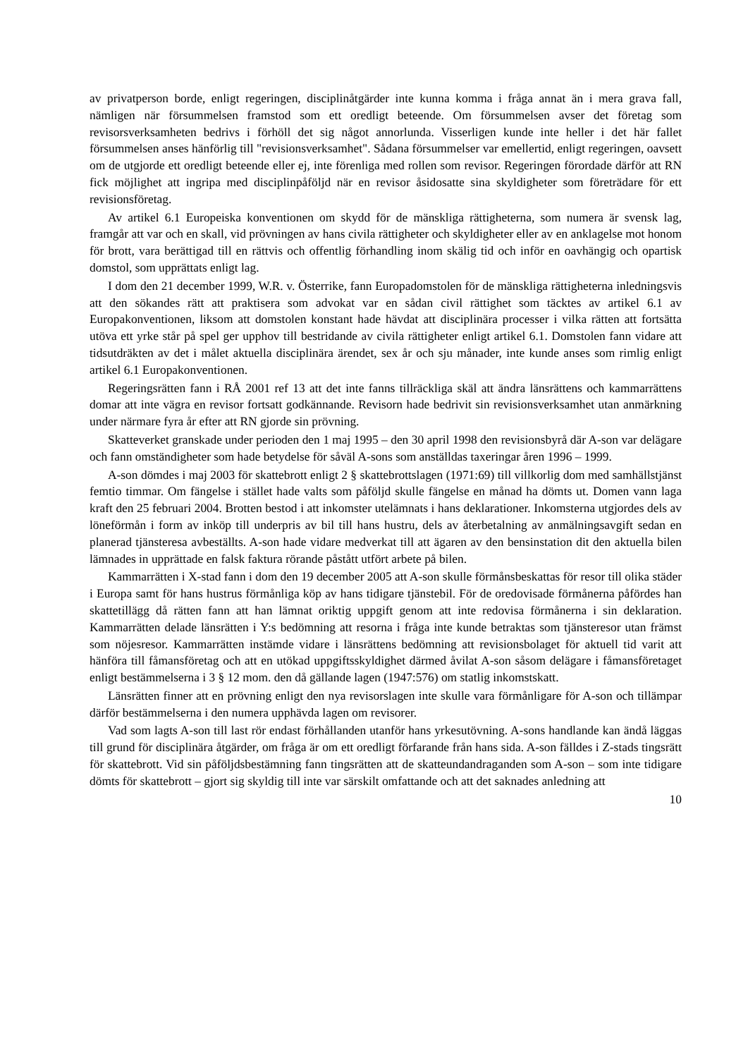av privatperson borde, enligt regeringen, disciplinåtgärder inte kunna komma i fråga annat än i mera grava fall, nämligen när försummelsen framstod som ett oredligt beteende. Om försummelsen avser det företag som revisorsverksamheten bedrivs i förhöll det sig något annorlunda. Visserligen kunde inte heller i det här fallet försummelsen anses hänförlig till "revisionsverksamhet". Sådana försummelser var emellertid, enligt regeringen, oavsett om de utgjorde ett oredligt beteende eller ej, inte förenliga med rollen som revisor. Regeringen förordade därför att RN fick möjlighet att ingripa med disciplinpåföljd när en revisor åsidosatte sina skyldigheter som företrädare för ett revisionsföretag.
Av artikel 6.1 Europeiska konventionen om skydd för de mänskliga rättigheterna, som numera är svensk lag, framgår att var och en skall, vid prövningen av hans civila rättigheter och skyldigheter eller av en anklagelse mot honom för brott, vara berättigad till en rättvis och offentlig förhandling inom skälig tid och inför en oavhängig och opartisk domstol, som upprättats enligt lag.
I dom den 21 december 1999, W.R. v. Österrike, fann Europadomstolen för de mänskliga rättigheterna inledningsvis att den sökandes rätt att praktisera som advokat var en sådan civil rättighet som täcktes av artikel 6.1 av Europakonventionen, liksom att domstolen konstant hade hävdat att disciplinära processer i vilka rätten att fortsätta utöva ett yrke står på spel ger upphov till bestridande av civila rättigheter enligt artikel 6.1. Domstolen fann vidare att tidsutdräkten av det i målet aktuella disciplinära ärendet, sex år och sju månader, inte kunde anses som rimlig enligt artikel 6.1 Europakonventionen.
Regeringsrätten fann i RÅ 2001 ref 13 att det inte fanns tillräckliga skäl att ändra länsrättens och kammarrättens domar att inte vägra en revisor fortsatt godkännande. Revisorn hade bedrivit sin revisionsverksamhet utan anmärkning under närmare fyra år efter att RN gjorde sin prövning.
Skatteverket granskade under perioden den 1 maj 1995 – den 30 april 1998 den revisionsbyrå där A-son var delägare och fann omständigheter som hade betydelse för såväl A-sons som anställdas taxeringar åren 1996 – 1999.
A-son dömdes i maj 2003 för skattebrott enligt 2 § skattebrottslagen (1971:69) till villkorlig dom med samhällstjänst femtio timmar. Om fängelse i stället hade valts som påföljd skulle fängelse en månad ha dömts ut. Domen vann laga kraft den 25 februari 2004. Brotten bestod i att inkomster utelämnats i hans deklarationer. Inkomsterna utgjordes dels av löneförmån i form av inköp till underpris av bil till hans hustru, dels av återbetalning av anmälningsavgift sedan en planerad tjänsteresa avbeställts. A-son hade vidare medverkat till att ägaren av den bensinstation dit den aktuella bilen lämnades in upprättade en falsk faktura rörande påstått utfört arbete på bilen.
Kammarrätten i X-stad fann i dom den 19 december 2005 att A-son skulle förmånsbeskattas för resor till olika städer i Europa samt för hans hustrus förmånliga köp av hans tidigare tjänstebil. För de oredovisade förmånerna påfördes han skattetillägg då rätten fann att han lämnat oriktig uppgift genom att inte redovisa förmånerna i sin deklaration. Kammarrätten delade länsrätten i Y:s bedömning att resorna i fråga inte kunde betraktas som tjänsteresor utan främst som nöjesresor. Kammarrätten instämde vidare i länsrättens bedömning att revisionsbolaget för aktuell tid varit att hänföra till fåmansföretag och att en utökad uppgiftsskyldighet därmed åvilat A-son såsom delägare i fåmansföretaget enligt bestämmelserna i 3 § 12 mom. den då gällande lagen (1947:576) om statlig inkomstskatt.
Länsrätten finner att en prövning enligt den nya revisorslagen inte skulle vara förmånligare för A-son och tillämpar därför bestämmelserna i den numera upphävda lagen om revisorer.
Vad som lagts A-son till last rör endast förhållanden utanför hans yrkesutövning. A-sons handlande kan ändå läggas till grund för disciplinära åtgärder, om fråga är om ett oredligt förfarande från hans sida. A-son fälldes i Z-stads tingsrätt för skattebrott. Vid sin påföljdsbestämning fann tingsrätten att de skatteundandraganden som A-son – som inte tidigare dömts för skattebrott – gjort sig skyldig till inte var särskilt omfattande och att det saknades anledning att
10